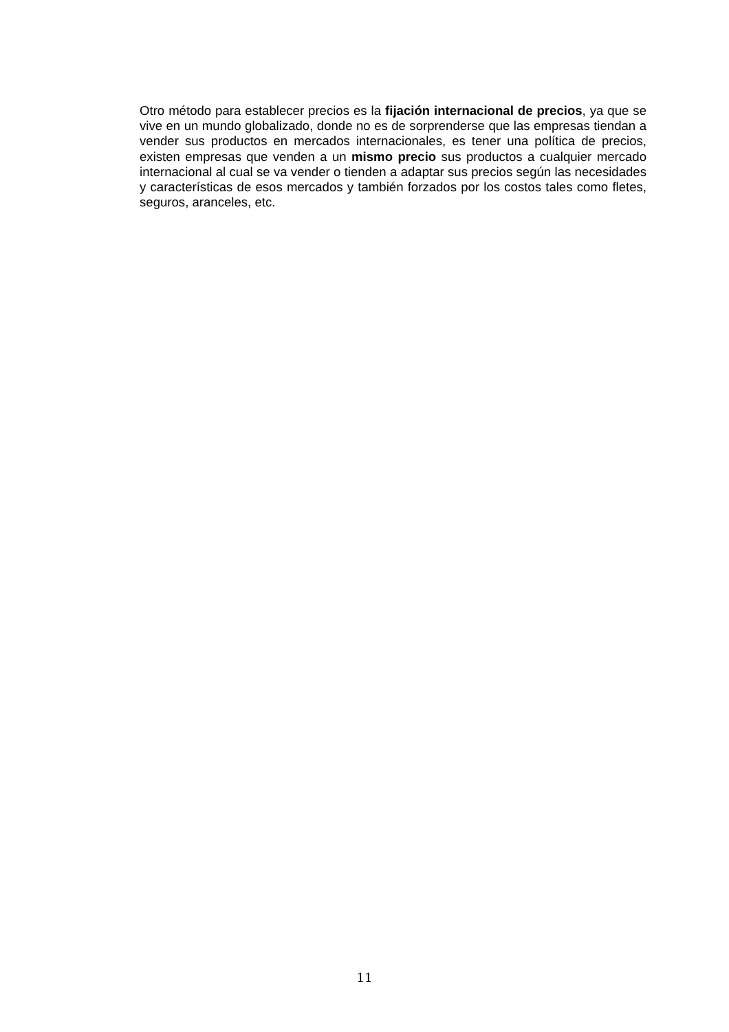Otro método para establecer precios es la fijación internacional de precios, ya que se vive en un mundo globalizado, donde no es de sorprenderse que las empresas tiendan a vender sus productos en mercados internacionales, es tener una política de precios, existen empresas que venden a un mismo precio sus productos a cualquier mercado internacional al cual se va vender o tienden a adaptar sus precios según las necesidades y características de esos mercados y también forzados por los costos tales como fletes, seguros, aranceles, etc.
11